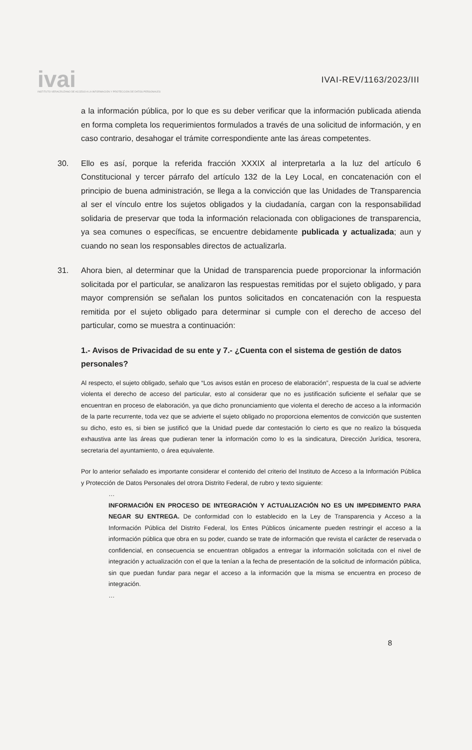ivai
INSTITUTO VERACRUZANO DE ACCESO A LA INFORMACIÓN Y PROTECCIÓN DE DATOS PERSONALES
IVAI-REV/1163/2023/III
a la información pública, por lo que es su deber verificar que la información publicada atienda en forma completa los requerimientos formulados a través de una solicitud de información, y en caso contrario, desahogar el trámite correspondiente ante las áreas competentes.
30. Ello es así, porque la referida fracción XXXIX al interpretarla a la luz del artículo 6 Constitucional y tercer párrafo del artículo 132 de la Ley Local, en concatenación con el principio de buena administración, se llega a la convicción que las Unidades de Transparencia al ser el vínculo entre los sujetos obligados y la ciudadanía, cargan con la responsabilidad solidaria de preservar que toda la información relacionada con obligaciones de transparencia, ya sea comunes o específicas, se encuentre debidamente publicada y actualizada; aun y cuando no sean los responsables directos de actualizarla.
31. Ahora bien, al determinar que la Unidad de transparencia puede proporcionar la información solicitada por el particular, se analizaron las respuestas remitidas por el sujeto obligado, y para mayor comprensión se señalan los puntos solicitados en concatenación con la respuesta remitida por el sujeto obligado para determinar si cumple con el derecho de acceso del particular, como se muestra a continuación:
1.- Avisos de Privacidad de su ente y 7.- ¿Cuenta con el sistema de gestión de datos personales?
Al respecto, el sujeto obligado, señalo que “Los avisos están en proceso de elaboración”, respuesta de la cual se advierte violenta el derecho de acceso del particular, esto al considerar que no es justificación suficiente el señalar que se encuentran en proceso de elaboración, ya que dicho pronunciamiento que violenta el derecho de acceso a la información de la parte recurrente, toda vez que se advierte el sujeto obligado no proporciona elementos de convicción que sustenten su dicho, esto es, si bien se justificó que la Unidad puede dar contestación lo cierto es que no realizo la búsqueda exhaustiva ante las áreas que pudieran tener la información como lo es la sindicatura, Dirección Jurídica, tesorera, secretaria del ayuntamiento, o área equivalente.
Por lo anterior señalado es importante considerar el contenido del criterio del Instituto de Acceso a la Información Pública y Protección de Datos Personales del otrora Distrito Federal, de rubro y texto siguiente:
…
INFORMACIÓN EN PROCESO DE INTEGRACIÓN Y ACTUALIZACIÓN NO ES UN IMPEDIMENTO PARA NEGAR SU ENTREGA. De conformidad con lo establecido en la Ley de Transparencia y Acceso a la Información Pública del Distrito Federal, los Entes Públicos únicamente pueden restringir el acceso a la información pública que obra en su poder, cuando se trate de información que revista el carácter de reservada o confidencial, en consecuencia se encuentran obligados a entregar la información solicitada con el nivel de integración y actualización con el que la tenían a la fecha de presentación de la solicitud de información pública, sin que puedan fundar para negar el acceso a la información que la misma se encuentra en proceso de integración.
…
8